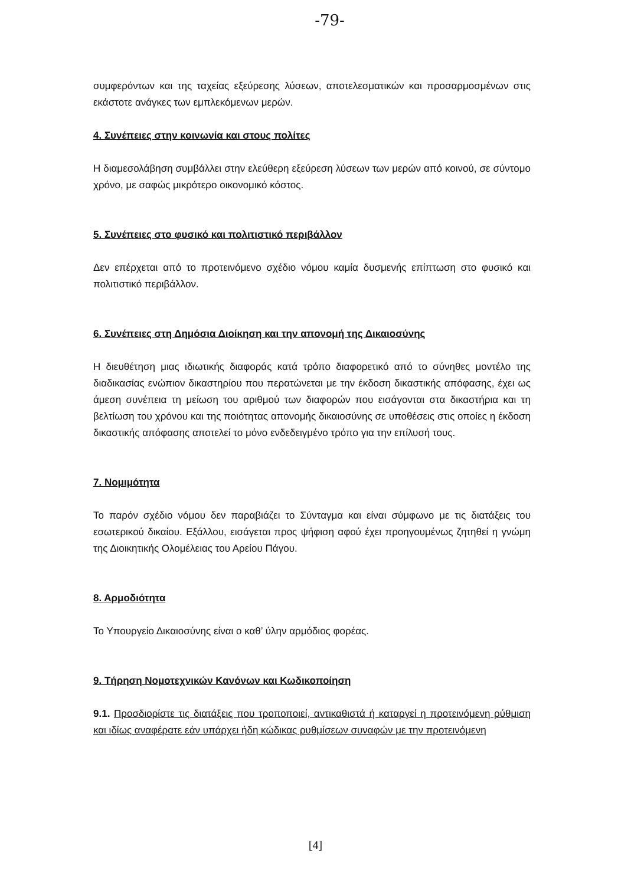-79-
συμφερόντων και της ταχείας εξεύρεσης λύσεων, αποτελεσματικών και προσαρμοσμένων στις εκάστοτε ανάγκες των εμπλεκόμενων μερών.
4. Συνέπειες στην κοινωνία και στους πολίτες
Η διαμεσολάβηση συμβάλλει στην ελεύθερη εξεύρεση λύσεων των μερών από κοινού, σε σύντομο χρόνο, με σαφώς μικρότερο οικονομικό κόστος.
5. Συνέπειες στο φυσικό και πολιτιστικό περιβάλλον
Δεν επέρχεται από το προτεινόμενο σχέδιο νόμου καμία δυσμενής επίπτωση στο φυσικό και πολιτιστικό περιβάλλον.
6. Συνέπειες στη Δημόσια Διοίκηση και την απονομή της Δικαιοσύνης
Η διευθέτηση μιας ιδιωτικής διαφοράς κατά τρόπο διαφορετικό από το σύνηθες μοντέλο της διαδικασίας ενώπιον δικαστηρίου που περατώνεται με την έκδοση δικαστικής απόφασης, έχει ως άμεση συνέπεια τη μείωση του αριθμού των διαφορών που εισάγονται στα δικαστήρια και τη βελτίωση του χρόνου και της ποιότητας απονομής δικαιοσύνης σε υποθέσεις στις οποίες η έκδοση δικαστικής απόφασης αποτελεί το μόνο ενδεδειγμένο τρόπο για την επίλυσή τους.
7. Νομιμότητα
Το παρόν σχέδιο νόμου δεν παραβιάζει το Σύνταγμα και είναι σύμφωνο με τις διατάξεις του εσωτερικού δικαίου. Εξάλλου, εισάγεται προς ψήφιση αφού έχει προηγουμένως ζητηθεί η γνώμη της Διοικητικής Ολομέλειας του Αρείου Πάγου.
8. Αρμοδιότητα
Το Υπουργείο Δικαιοσύνης είναι ο καθ’ ύλην αρμόδιος φορέας.
9. Τήρηση Νομοτεχνικών Κανόνων και Κωδικοποίηση
9.1. Προσδιορίστε τις διατάξεις που τροποποιεί, αντικαθιστά ή καταργεί η προτεινόμενη ρύθμιση και ιδίως αναφέρατε εάν υπάρχει ήδη κώδικας ρυθμίσεων συναφών με την προτεινόμενη
[4]